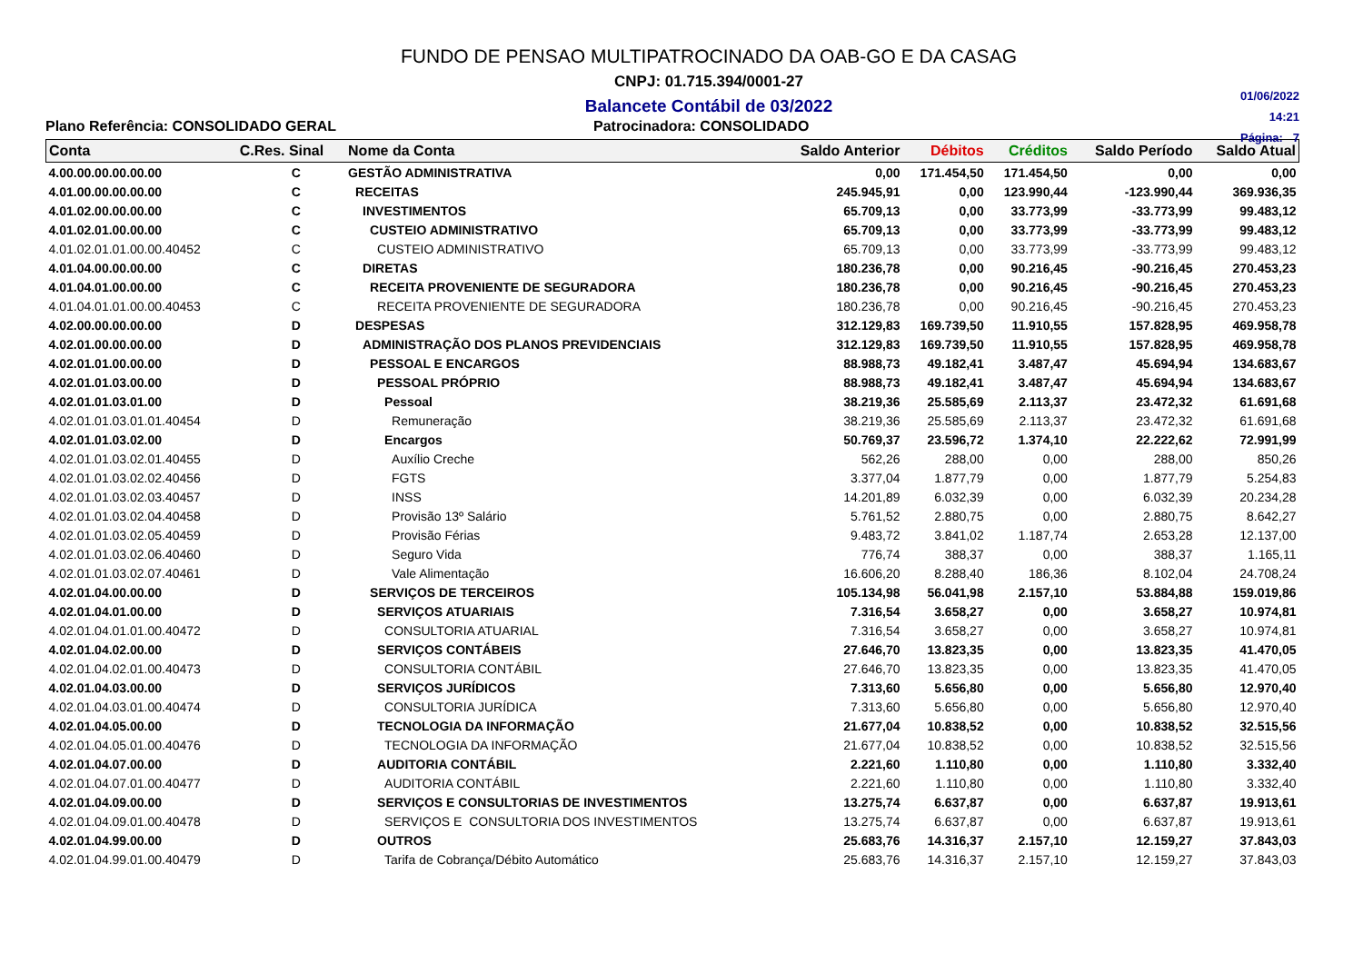FUNDO DE PENSAO MULTIPATROCINADO DA OAB-GO E DA CASAG
CNPJ: 01.715.394/0001-27
Balancete Contábil de 03/2022
01/06/2022
14:21
Página: 7
Plano Referência: CONSOLIDADO GERAL Patrocinadora: CONSOLIDADO
| Conta | C.Res. Sinal | Nome da Conta | Saldo Anterior | Débitos | Créditos | Saldo Período | Saldo Atual |
| --- | --- | --- | --- | --- | --- | --- | --- |
| 4.00.00.00.00.00.00 | C | GESTÃO ADMINISTRATIVA | 0,00 | 171.454,50 | 171.454,50 | 0,00 | 0,00 |
| 4.01.00.00.00.00.00 | C | RECEITAS | 245.945,91 | 0,00 | 123.990,44 | -123.990,44 | 369.936,35 |
| 4.01.02.00.00.00.00 | C | INVESTIMENTOS | 65.709,13 | 0,00 | 33.773,99 | -33.773,99 | 99.483,12 |
| 4.01.02.01.00.00.00 | C | CUSTEIO ADMINISTRATIVO | 65.709,13 | 0,00 | 33.773,99 | -33.773,99 | 99.483,12 |
| 4.01.02.01.01.00.00.40452 | C | CUSTEIO ADMINISTRATIVO | 65.709,13 | 0,00 | 33.773,99 | -33.773,99 | 99.483,12 |
| 4.01.04.00.00.00.00 | C | DIRETAS | 180.236,78 | 0,00 | 90.216,45 | -90.216,45 | 270.453,23 |
| 4.01.04.01.00.00.00 | C | RECEITA PROVENIENTE DE SEGURADORA | 180.236,78 | 0,00 | 90.216,45 | -90.216,45 | 270.453,23 |
| 4.01.04.01.01.00.00.40453 | C | RECEITA PROVENIENTE DE SEGURADORA | 180.236,78 | 0,00 | 90.216,45 | -90.216,45 | 270.453,23 |
| 4.02.00.00.00.00.00 | D | DESPESAS | 312.129,83 | 169.739,50 | 11.910,55 | 157.828,95 | 469.958,78 |
| 4.02.01.00.00.00.00 | D | ADMINISTRAÇÃO DOS PLANOS PREVIDENCIAIS | 312.129,83 | 169.739,50 | 11.910,55 | 157.828,95 | 469.958,78 |
| 4.02.01.01.00.00.00 | D | PESSOAL E ENCARGOS | 88.988,73 | 49.182,41 | 3.487,47 | 45.694,94 | 134.683,67 |
| 4.02.01.01.03.00.00 | D | PESSOAL PRÓPRIO | 88.988,73 | 49.182,41 | 3.487,47 | 45.694,94 | 134.683,67 |
| 4.02.01.01.03.01.00 | D | Pessoal | 38.219,36 | 25.585,69 | 2.113,37 | 23.472,32 | 61.691,68 |
| 4.02.01.01.03.01.01.40454 | D | Remuneração | 38.219,36 | 25.585,69 | 2.113,37 | 23.472,32 | 61.691,68 |
| 4.02.01.01.03.02.00 | D | Encargos | 50.769,37 | 23.596,72 | 1.374,10 | 22.222,62 | 72.991,99 |
| 4.02.01.01.03.02.01.40455 | D | Auxílio Creche | 562,26 | 288,00 | 0,00 | 288,00 | 850,26 |
| 4.02.01.01.03.02.02.40456 | D | FGTS | 3.377,04 | 1.877,79 | 0,00 | 1.877,79 | 5.254,83 |
| 4.02.01.01.03.02.03.40457 | D | INSS | 14.201,89 | 6.032,39 | 0,00 | 6.032,39 | 20.234,28 |
| 4.02.01.01.03.02.04.40458 | D | Provisão 13º Salário | 5.761,52 | 2.880,75 | 0,00 | 2.880,75 | 8.642,27 |
| 4.02.01.01.03.02.05.40459 | D | Provisão Férias | 9.483,72 | 3.841,02 | 1.187,74 | 2.653,28 | 12.137,00 |
| 4.02.01.01.03.02.06.40460 | D | Seguro Vida | 776,74 | 388,37 | 0,00 | 388,37 | 1.165,11 |
| 4.02.01.01.03.02.07.40461 | D | Vale Alimentação | 16.606,20 | 8.288,40 | 186,36 | 8.102,04 | 24.708,24 |
| 4.02.01.04.00.00.00 | D | SERVIÇOS DE TERCEIROS | 105.134,98 | 56.041,98 | 2.157,10 | 53.884,88 | 159.019,86 |
| 4.02.01.04.01.00.00 | D | SERVIÇOS ATUARIAIS | 7.316,54 | 3.658,27 | 0,00 | 3.658,27 | 10.974,81 |
| 4.02.01.04.01.01.00.40472 | D | CONSULTORIA ATUARIAL | 7.316,54 | 3.658,27 | 0,00 | 3.658,27 | 10.974,81 |
| 4.02.01.04.02.00.00 | D | SERVIÇOS CONTÁBEIS | 27.646,70 | 13.823,35 | 0,00 | 13.823,35 | 41.470,05 |
| 4.02.01.04.02.01.00.40473 | D | CONSULTORIA CONTÁBIL | 27.646,70 | 13.823,35 | 0,00 | 13.823,35 | 41.470,05 |
| 4.02.01.04.03.00.00 | D | SERVIÇOS JURÍDICOS | 7.313,60 | 5.656,80 | 0,00 | 5.656,80 | 12.970,40 |
| 4.02.01.04.03.01.00.40474 | D | CONSULTORIA JURÍDICA | 7.313,60 | 5.656,80 | 0,00 | 5.656,80 | 12.970,40 |
| 4.02.01.04.05.00.00 | D | TECNOLOGIA DA INFORMAÇÃO | 21.677,04 | 10.838,52 | 0,00 | 10.838,52 | 32.515,56 |
| 4.02.01.04.05.01.00.40476 | D | TECNOLOGIA DA INFORMAÇÃO | 21.677,04 | 10.838,52 | 0,00 | 10.838,52 | 32.515,56 |
| 4.02.01.04.07.00.00 | D | AUDITORIA CONTÁBIL | 2.221,60 | 1.110,80 | 0,00 | 1.110,80 | 3.332,40 |
| 4.02.01.04.07.01.00.40477 | D | AUDITORIA CONTÁBIL | 2.221,60 | 1.110,80 | 0,00 | 1.110,80 | 3.332,40 |
| 4.02.01.04.09.00.00 | D | SERVIÇOS E CONSULTORIAS DE INVESTIMENTOS | 13.275,74 | 6.637,87 | 0,00 | 6.637,87 | 19.913,61 |
| 4.02.01.04.09.01.00.40478 | D | SERVIÇOS E CONSULTORIA DOS INVESTIMENTOS | 13.275,74 | 6.637,87 | 0,00 | 6.637,87 | 19.913,61 |
| 4.02.01.04.99.00.00 | D | OUTROS | 25.683,76 | 14.316,37 | 2.157,10 | 12.159,27 | 37.843,03 |
| 4.02.01.04.99.01.00.40479 | D | Tarifa de Cobrança/Débito Automático | 25.683,76 | 14.316,37 | 2.157,10 | 12.159,27 | 37.843,03 |